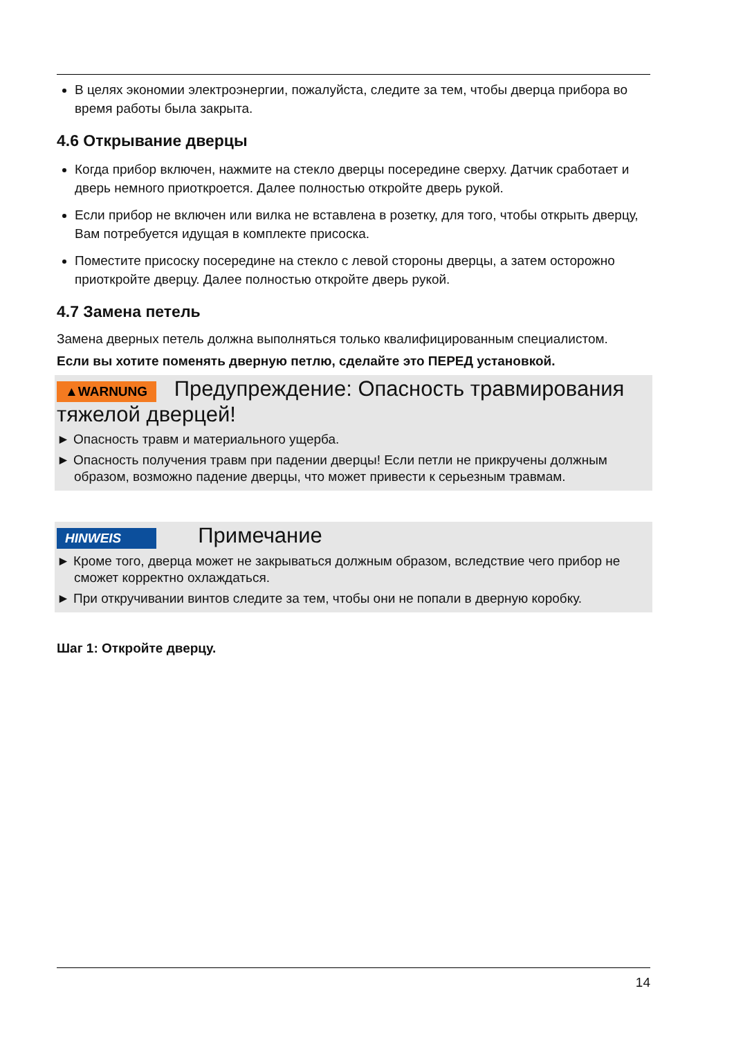В целях экономии электроэнергии, пожалуйста, следите за тем, чтобы дверца прибора во время работы была закрыта.
4.6 Открывание дверцы
Когда прибор включен, нажмите на стекло дверцы посередине сверху. Датчик сработает и дверь немного приоткроется. Далее полностью откройте дверь рукой.
Если прибор не включен или вилка не вставлена в розетку, для того, чтобы открыть дверцу, Вам потребуется идущая в комплекте присоска.
Поместите присоску посередине на стекло с левой стороны дверцы, а затем осторожно приоткройте дверцу. Далее полностью откройте дверь рукой.
4.7 Замена петель
Замена дверных петель должна выполняться только квалифицированным специалистом.
Если вы хотите поменять дверную петлю, сделайте это ПЕРЕД установкой.
▲WARNUNG Предупреждение: Опасность травмирования тяжелой дверцей!
► Опасность травм и материального ущерба.
► Опасность получения травм при падении дверцы! Если петли не прикручены должным образом, возможно падение дверцы, что может привести к серьезным травмам.
HINWEIS Примечание
► Кроме того, дверца может не закрываться должным образом, вследствие чего прибор не сможет корректно охлаждаться.
► При откручивании винтов следите за тем, чтобы они не попали в дверную коробку.
Шаг 1: Откройте дверцу.
14